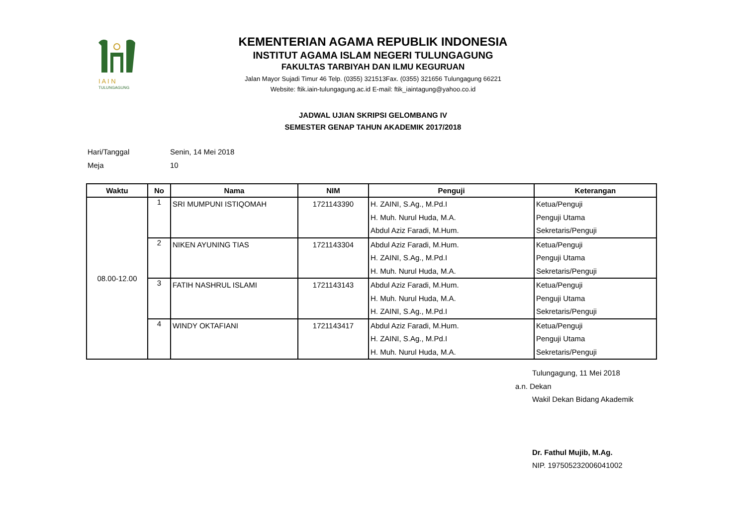I A I N
TULUNGAGUNG
KEMENTERIAN AGAMA REPUBLIK INDONESIA
INSTITUT AGAMA ISLAM NEGERI TULUNGAGUNG
FAKULTAS TARBIYAH DAN ILMU KEGURUAN
Jalan Mayor Sujadi Timur 46 Telp. (0355) 321513Fax. (0355) 321656 Tulungagung 66221
Website: ftik.iain-tulungagung.ac.id E-mail: ftik_iaintagung@yahoo.co.id
JADWAL UJIAN SKRIPSI GELOMBANG IV
SEMESTER GENAP TAHUN AKADEMIK 2017/2018
Hari/Tanggal Senin, 14 Mei 2018
Meja 10
| Waktu | No | Nama | NIM | Penguji | Keterangan |
| --- | --- | --- | --- | --- | --- |
| 08.00-12.00 | 1 | SRI MUMPUNI ISTIQOMAH | 1721143390 | H. ZAINI, S.Ag., M.Pd.I H. Muh. Nurul Huda, M.A. Abdul Aziz Faradi, M.Hum. | Ketua/Penguji Penguji Utama Sekretaris/Penguji |
| | 2 | NIKEN AYUNING TIAS | 1721143304 | Abdul Aziz Faradi, M.Hum. H. ZAINI, S.Ag., M.Pd.I H. Muh. Nurul Huda, M.A. | Ketua/Penguji Penguji Utama Sekretaris/Penguji |
| | 3 | FATIH NASHRUL ISLAMI | 1721143143 | Abdul Aziz Faradi, M.Hum. H. Muh. Nurul Huda, M.A. H. ZAINI, S.Ag., M.Pd.I | Ketua/Penguji Penguji Utama Sekretaris/Penguji |
| | 4 | WINDY OKTAFIANI | 1721143417 | Abdul Aziz Faradi, M.Hum. H. ZAINI, S.Ag., M.Pd.I H. Muh. Nurul Huda, M.A. | Ketua/Penguji Penguji Utama Sekretaris/Penguji |
Tulungagung, 11 Mei 2018
a.n. Dekan
Wakil Dekan Bidang Akademik
Dr. Fathul Mujib, M.Ag.
NIP. 197505232006041002